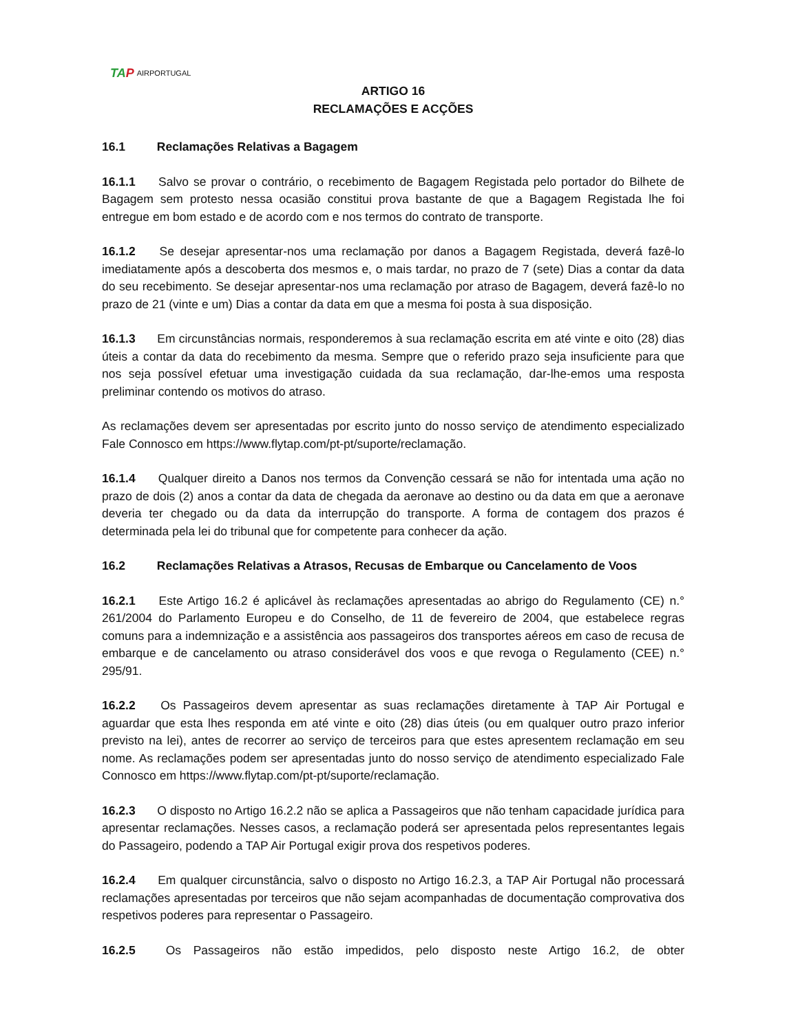TAP AIRPORTUGAL
ARTIGO 16
RECLAMAÇÕES E ACÇÕES
16.1 Reclamações Relativas a Bagagem
16.1.1 Salvo se provar o contrário, o recebimento de Bagagem Registada pelo portador do Bilhete de Bagagem sem protesto nessa ocasião constitui prova bastante de que a Bagagem Registada lhe foi entregue em bom estado e de acordo com e nos termos do contrato de transporte.
16.1.2 Se desejar apresentar-nos uma reclamação por danos a Bagagem Registada, deverá fazê-lo imediatamente após a descoberta dos mesmos e, o mais tardar, no prazo de 7 (sete) Dias a contar da data do seu recebimento. Se desejar apresentar-nos uma reclamação por atraso de Bagagem, deverá fazê-lo no prazo de 21 (vinte e um) Dias a contar da data em que a mesma foi posta à sua disposição.
16.1.3 Em circunstâncias normais, responderemos à sua reclamação escrita em até vinte e oito (28) dias úteis a contar da data do recebimento da mesma. Sempre que o referido prazo seja insuficiente para que nos seja possível efetuar uma investigação cuidada da sua reclamação, dar-lhe-emos uma resposta preliminar contendo os motivos do atraso.
As reclamações devem ser apresentadas por escrito junto do nosso serviço de atendimento especializado Fale Connosco em https://www.flytap.com/pt-pt/suporte/reclamação.
16.1.4 Qualquer direito a Danos nos termos da Convenção cessará se não for intentada uma ação no prazo de dois (2) anos a contar da data de chegada da aeronave ao destino ou da data em que a aeronave deveria ter chegado ou da data da interrupção do transporte. A forma de contagem dos prazos é determinada pela lei do tribunal que for competente para conhecer da ação.
16.2 Reclamações Relativas a Atrasos, Recusas de Embarque ou Cancelamento de Voos
16.2.1 Este Artigo 16.2 é aplicável às reclamações apresentadas ao abrigo do Regulamento (CE) n.° 261/2004 do Parlamento Europeu e do Conselho, de 11 de fevereiro de 2004, que estabelece regras comuns para a indemnização e a assistência aos passageiros dos transportes aéreos em caso de recusa de embarque e de cancelamento ou atraso considerável dos voos e que revoga o Regulamento (CEE) n.° 295/91.
16.2.2 Os Passageiros devem apresentar as suas reclamações diretamente à TAP Air Portugal e aguardar que esta lhes responda em até vinte e oito (28) dias úteis (ou em qualquer outro prazo inferior previsto na lei), antes de recorrer ao serviço de terceiros para que estes apresentem reclamação em seu nome. As reclamações podem ser apresentadas junto do nosso serviço de atendimento especializado Fale Connosco em https://www.flytap.com/pt-pt/suporte/reclamação.
16.2.3 O disposto no Artigo 16.2.2 não se aplica a Passageiros que não tenham capacidade jurídica para apresentar reclamações. Nesses casos, a reclamação poderá ser apresentada pelos representantes legais do Passageiro, podendo a TAP Air Portugal exigir prova dos respetivos poderes.
16.2.4 Em qualquer circunstância, salvo o disposto no Artigo 16.2.3, a TAP Air Portugal não processará reclamações apresentadas por terceiros que não sejam acompanhadas de documentação comprovativa dos respetivos poderes para representar o Passageiro.
16.2.5 Os Passageiros não estão impedidos, pelo disposto neste Artigo 16.2, de obter